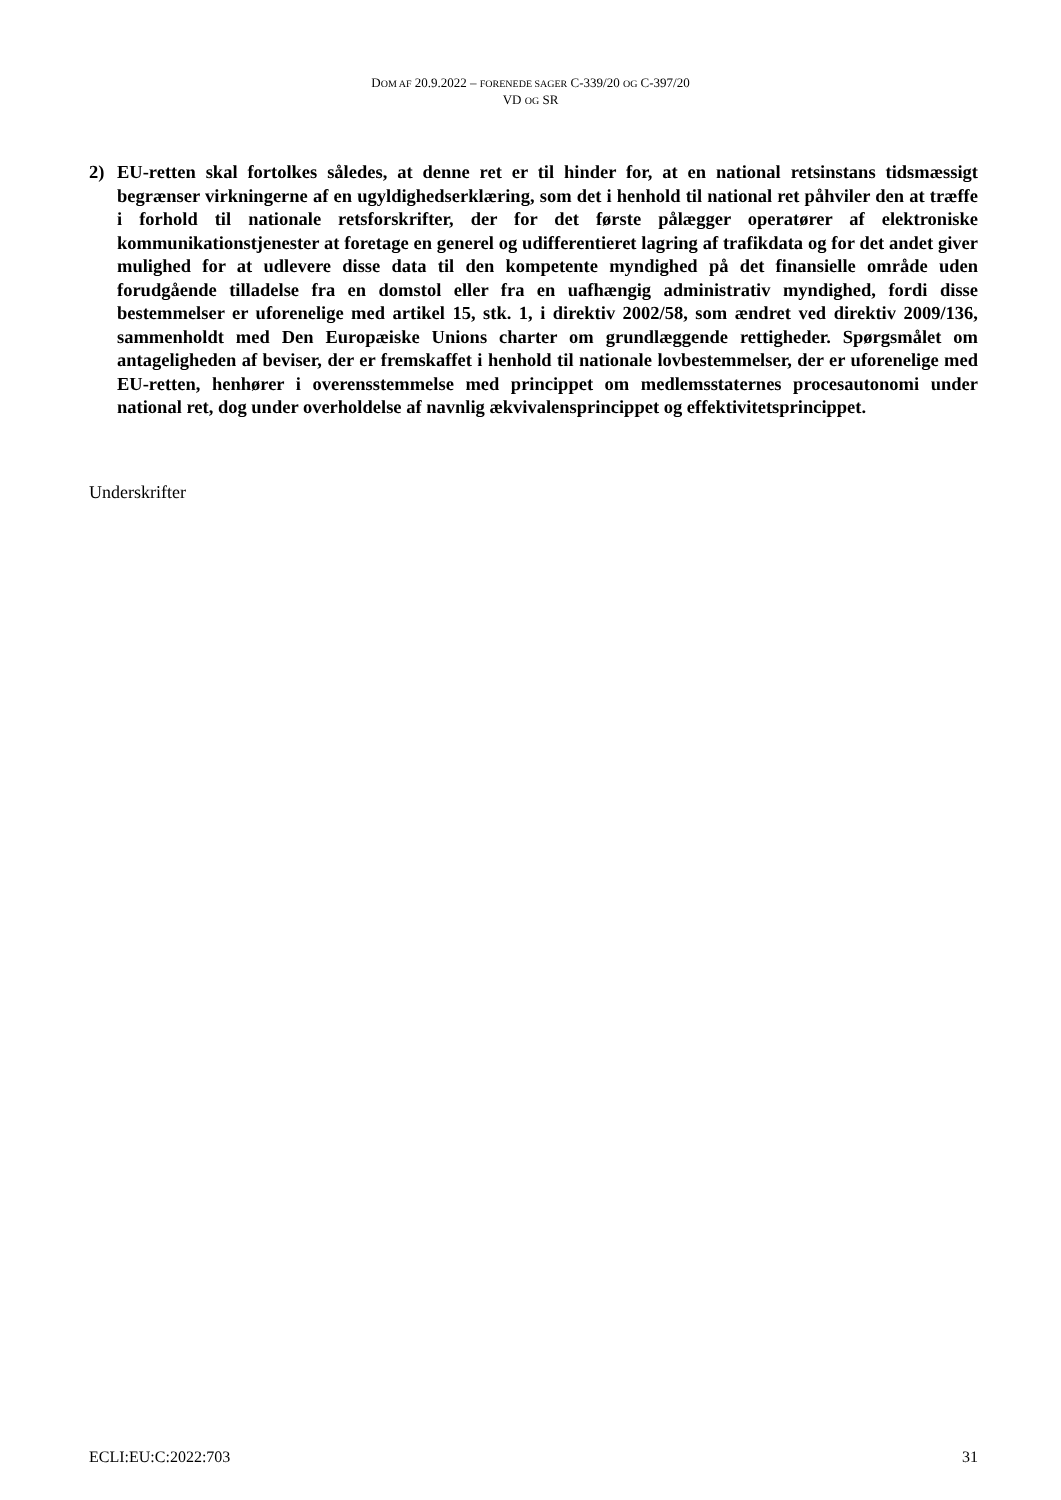DOM AF 20.9.2022 – FORENEDE SAGER C-339/20 OG C-397/20
VD OG SR
2) EU-retten skal fortolkes således, at denne ret er til hinder for, at en national retsinstans tidsmæssigt begrænser virkningerne af en ugyldighedserklæring, som det i henhold til national ret påhviler den at træffe i forhold til nationale retsforskrifter, der for det første pålægger operatører af elektroniske kommunikationstjenester at foretage en generel og udifferentieret lagring af trafikdata og for det andet giver mulighed for at udlevere disse data til den kompetente myndighed på det finansielle område uden forudgående tilladelse fra en domstol eller fra en uafhængig administrativ myndighed, fordi disse bestemmelser er uforenelige med artikel 15, stk. 1, i direktiv 2002/58, som ændret ved direktiv 2009/136, sammenholdt med Den Europæiske Unions charter om grundlæggende rettigheder. Spørgsmålet om antageligheden af beviser, der er fremskaffet i henhold til nationale lovbestemmelser, der er uforenelige med EU-retten, henhører i overensstemmelse med princippet om medlemsstaternes procesautonomi under national ret, dog under overholdelse af navnlig ækvivalensprincippet og effektivitetsprincippet.
Underskrifter
ECLI:EU:C:2022:703 31